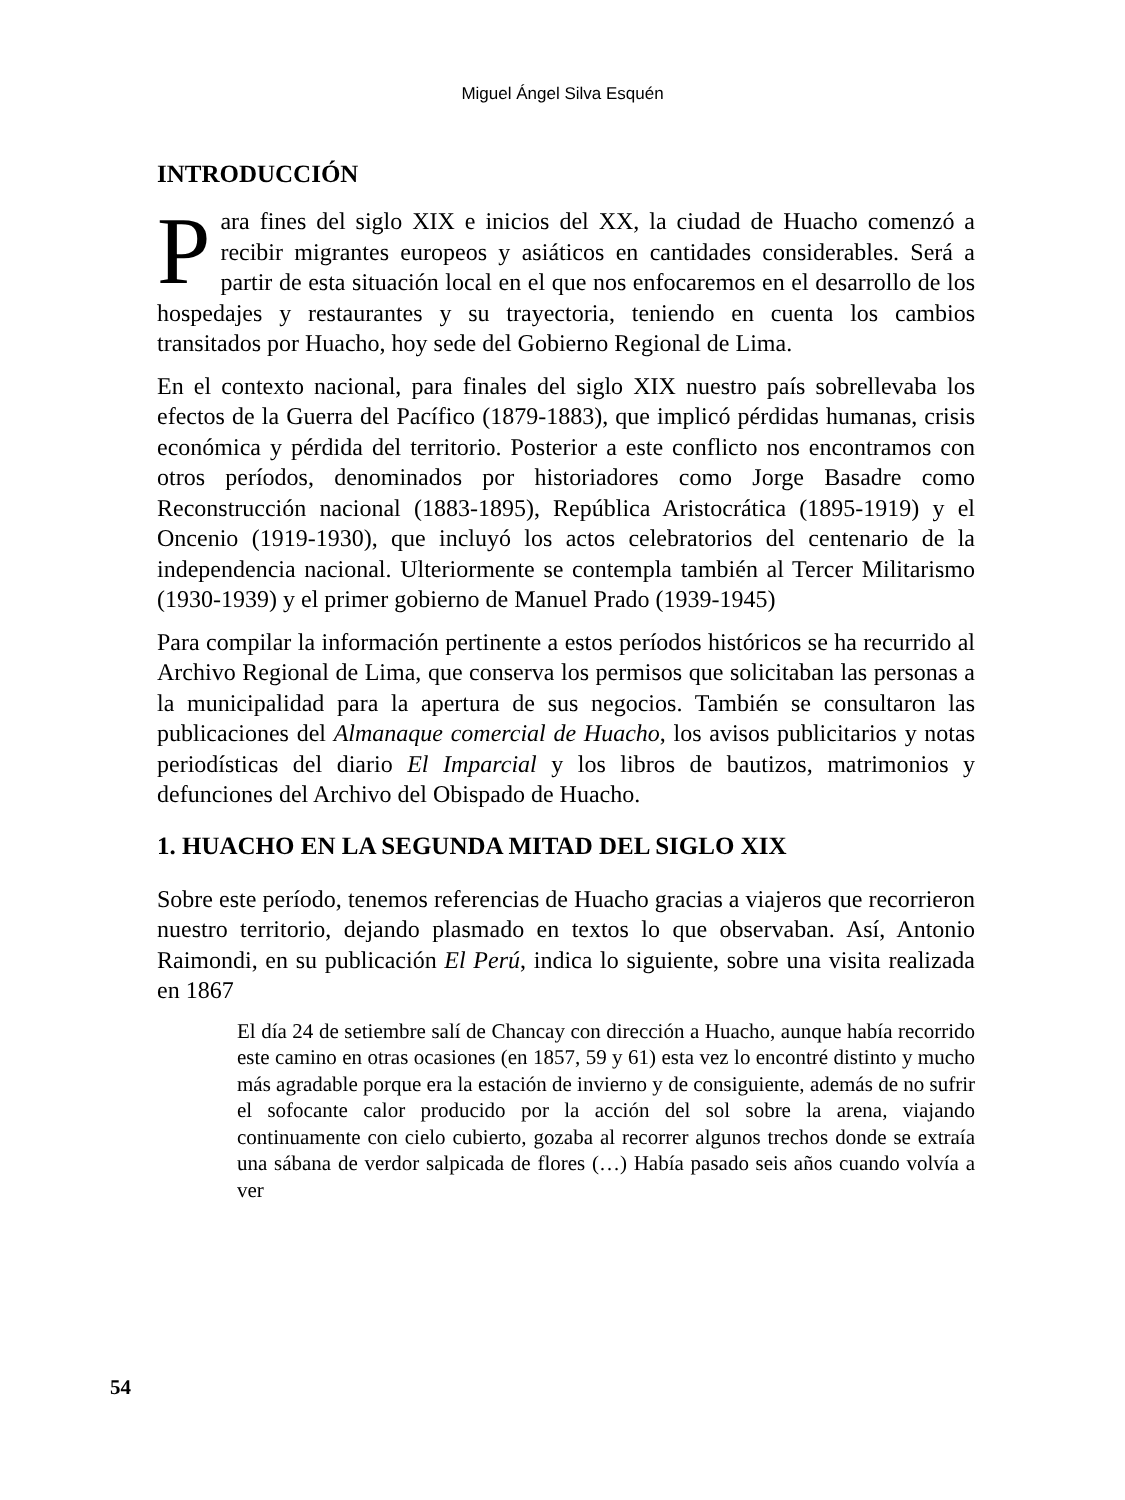Miguel Ángel Silva Esquén
INTRODUCCIÓN
Para fines del siglo XIX e inicios del XX, la ciudad de Huacho comenzó a recibir migrantes europeos y asiáticos en cantidades considerables. Será a partir de esta situación local en el que nos enfocaremos en el desarrollo de los hospedajes y restaurantes y su trayectoria, teniendo en cuenta los cambios transitados por Huacho, hoy sede del Gobierno Regional de Lima.
En el contexto nacional, para finales del siglo XIX nuestro país sobrellevaba los efectos de la Guerra del Pacífico (1879-1883), que implicó pérdidas humanas, crisis económica y pérdida del territorio. Posterior a este conflicto nos encontramos con otros períodos, denominados por historiadores como Jorge Basadre como Reconstrucción nacional (1883-1895), República Aristocrática (1895-1919) y el Oncenio (1919-1930), que incluyó los actos celebratorios del centenario de la independencia nacional. Ulteriormente se contempla también al Tercer Militarismo (1930-1939) y el primer gobierno de Manuel Prado (1939-1945)
Para compilar la información pertinente a estos períodos históricos se ha recurrido al Archivo Regional de Lima, que conserva los permisos que solicitaban las personas a la municipalidad para la apertura de sus negocios. También se consultaron las publicaciones del Almanaque comercial de Huacho, los avisos publicitarios y notas periodísticas del diario El Imparcial y los libros de bautizos, matrimonios y defunciones del Archivo del Obispado de Huacho.
1. HUACHO EN LA SEGUNDA MITAD DEL SIGLO XIX
Sobre este período, tenemos referencias de Huacho gracias a viajeros que recorrieron nuestro territorio, dejando plasmado en textos lo que observaban. Así, Antonio Raimondi, en su publicación El Perú, indica lo siguiente, sobre una visita realizada en 1867
El día 24 de setiembre salí de Chancay con dirección a Huacho, aunque había recorrido este camino en otras ocasiones (en 1857, 59 y 61) esta vez lo encontré distinto y mucho más agradable porque era la estación de invierno y de consiguiente, además de no sufrir el sofocante calor producido por la acción del sol sobre la arena, viajando continuamente con cielo cubierto, gozaba al recorrer algunos trechos donde se extraía una sábana de verdor salpicada de flores (…) Había pasado seis años cuando volvía a ver
54